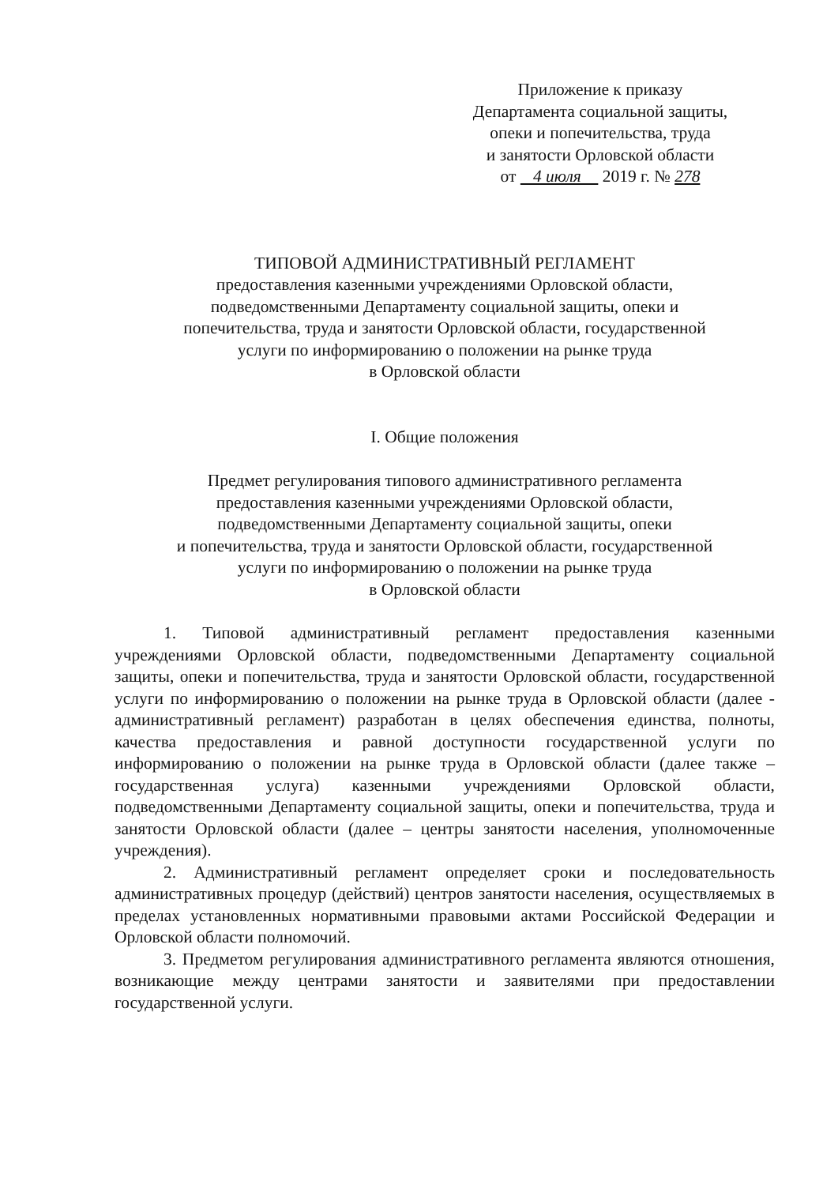Приложение к приказу
Департамента социальной защиты,
опеки и попечительства, труда
и занятости Орловской области
от 4 июля 2019 г. № 278
ТИПОВОЙ АДМИНИСТРАТИВНЫЙ РЕГЛАМЕНТ
предоставления казенными учреждениями Орловской области,
подведомственными Департаменту социальной защиты, опеки и
попечительства, труда и занятости Орловской области, государственной
услуги по информированию о положении на рынке труда
в Орловской области
I. Общие положения
Предмет регулирования типового административного регламента
предоставления казенными учреждениями Орловской области,
подведомственными Департаменту социальной защиты, опеки
и попечительства, труда и занятости Орловской области, государственной
услуги по информированию о положении на рынке труда
в Орловской области
1. Типовой административный регламент предоставления казенными учреждениями Орловской области, подведомственными Департаменту социальной защиты, опеки и попечительства, труда и занятости Орловской области, государственной услуги по информированию о положении на рынке труда в Орловской области (далее - административный регламент) разработан в целях обеспечения единства, полноты, качества предоставления и равной доступности государственной услуги по информированию о положении на рынке труда в Орловской области (далее также – государственная услуга) казенными учреждениями Орловской области, подведомственными Департаменту социальной защиты, опеки и попечительства, труда и занятости Орловской области (далее – центры занятости населения, уполномоченные учреждения).
2. Административный регламент определяет сроки и последовательность административных процедур (действий) центров занятости населения, осуществляемых в пределах установленных нормативными правовыми актами Российской Федерации и Орловской области полномочий.
3. Предметом регулирования административного регламента являются отношения, возникающие между центрами занятости и заявителями при предоставлении государственной услуги.